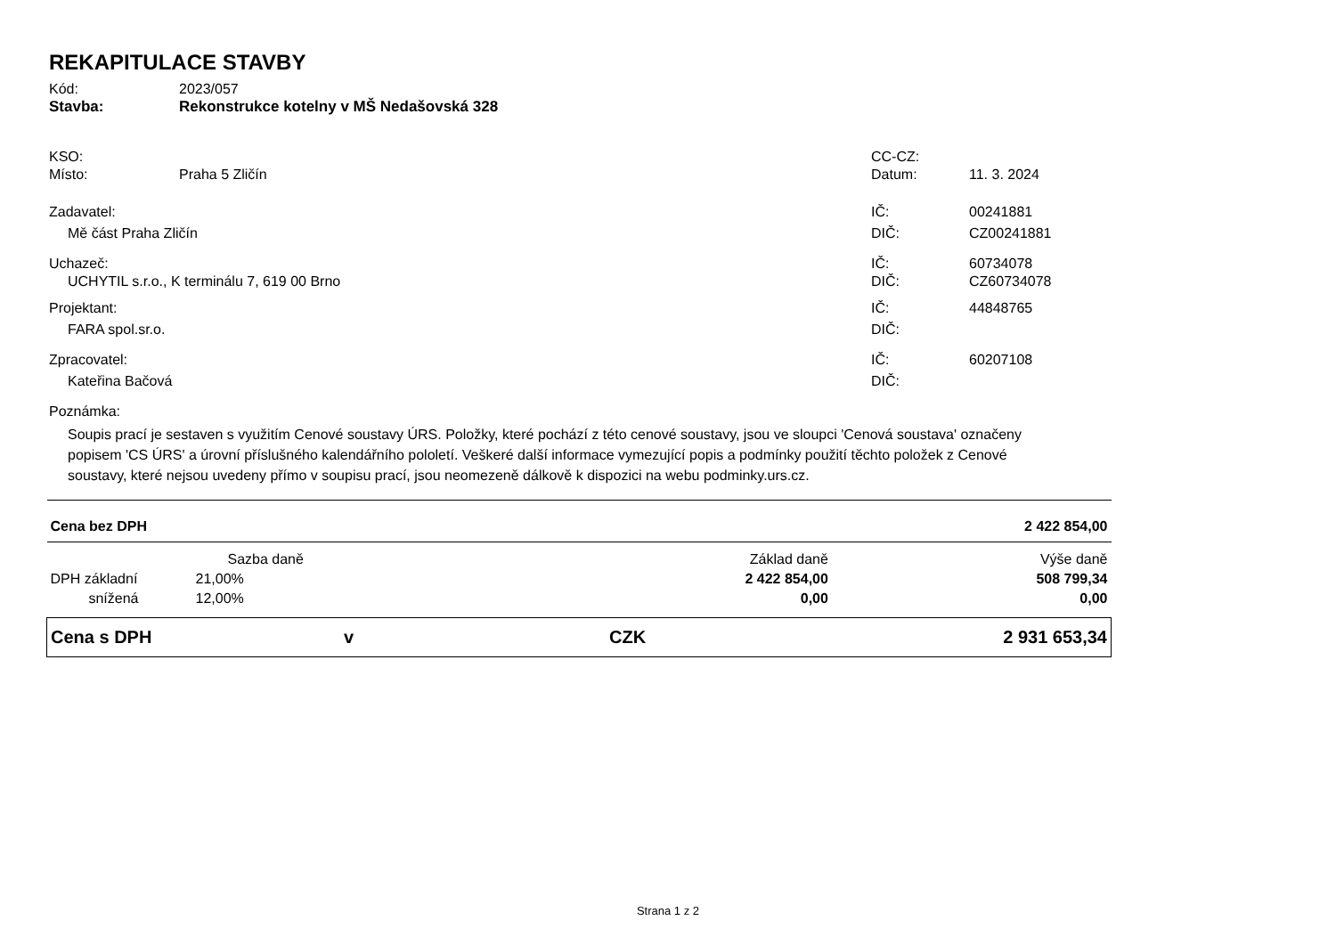REKAPITULACE STAVBY
Kód: 2023/057
Stavba: Rekonstrukce kotelny v MŠ Nedašovská 328
KSO: CC-CZ:
Místo: Praha 5 Zličín Datum: 11. 3. 2024
Zadavatel: IČ: 00241881
Mě část Praha Zličín DIČ: CZ00241881
Uchazeč: IČ: 60734078
UCHYTIL s.r.o., K terminálu 7, 619 00 Brno
DIČ: CZ60734078
Projektant: IČ: 44848765
FARA spol.sr.o. DIČ:
Zpracovatel: IČ: 60207108
Kateřina Bačová DIČ:
Poznámka:
Soupis prací je sestaven s využitím Cenové soustavy ÚRS. Položky, které pochází z této cenové soustavy, jsou ve sloupci 'Cenová soustava' označeny popisem 'CS ÚRS' a úrovní příslušného kalendářního pololetí. Veškeré další informace vymezující popis a podmínky použití těchto položek z Cenové soustavy, které nejsou uvedeny přímo v soupisu prací, jsou neomezeně dálkově k dispozici na webu podminky.urs.cz.
| Cena bez DPH | | | 2 422 854,00 |
| | Sazba daně | Základ daně | Výše daně |
| DPH základní | 21,00% | 2 422 854,00 | 508 799,34 |
| snížená | 12,00% | 0,00 | 0,00 |
| Cena s DPH v | | CZK | 2 931 653,34 |
Strana 1 z 2